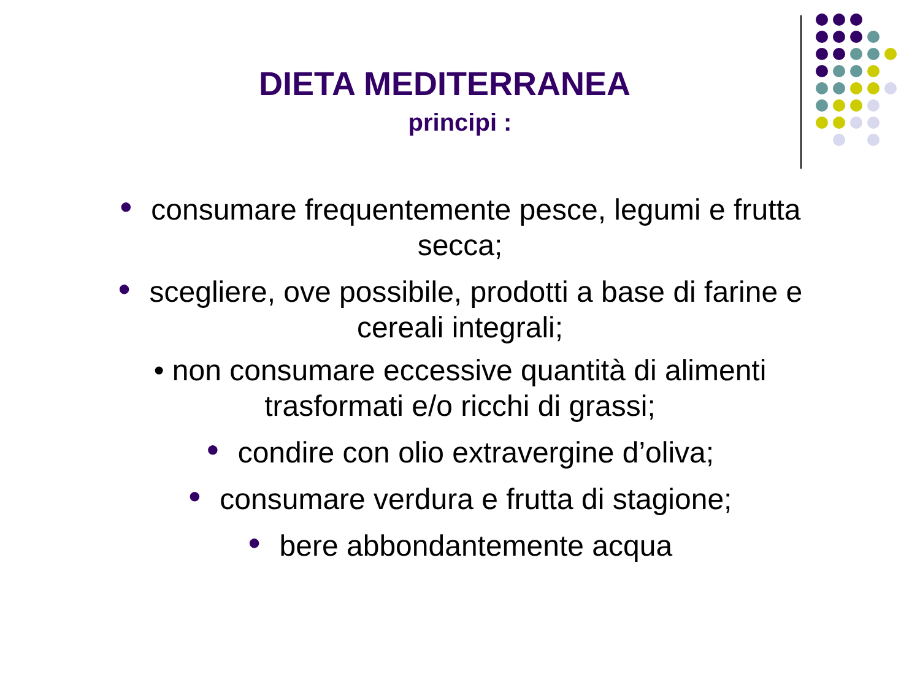DIETA MEDITERRANEA
principi :
● consumare frequentemente pesce, legumi e frutta secca;
● scegliere, ove possibile, prodotti a base di farine e cereali integrali;
• non consumare eccessive quantità di alimenti trasformati e/o ricchi di grassi;
● condire con olio extravergine d’oliva;
● consumare verdura e frutta di stagione;
● bere abbondantemente acqua